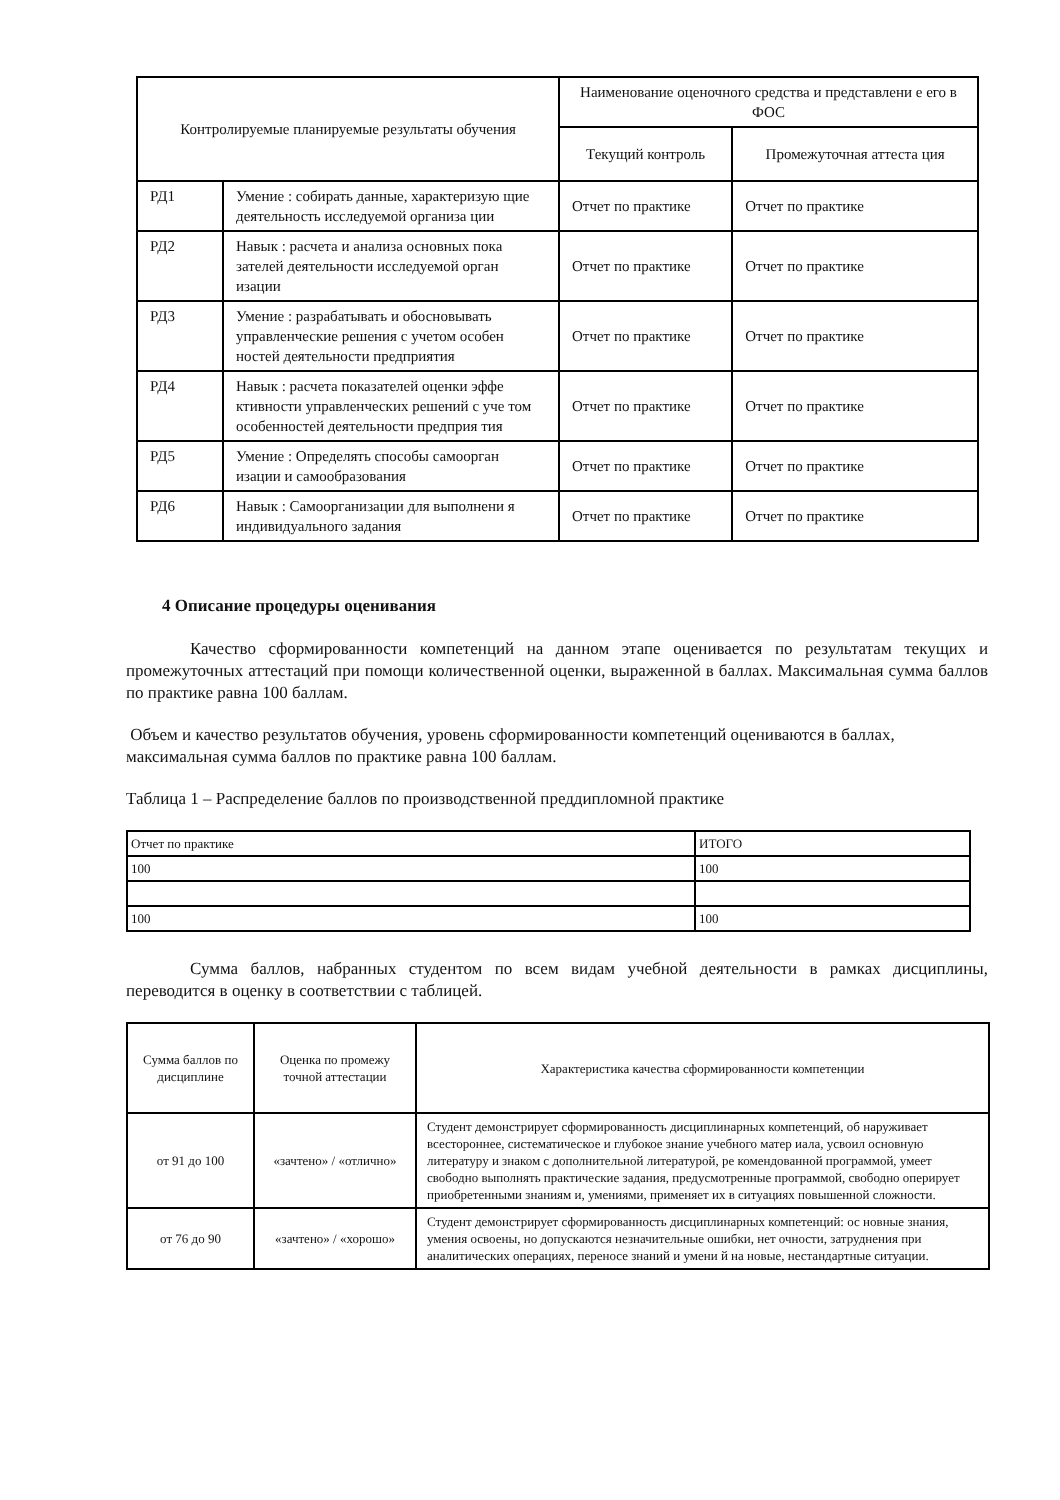| Контролируемые планируемые результаты обучения | | Наименование оценочного средства и представлени е его в ФОС | |
| --- | --- | --- | --- |
| | | Текущий контроль | Промежуточная аттеста ция |
| РД1 | Умение : собирать данные, характеризую щие деятельность исследуемой организа ции | Отчет по практике | Отчет по практике |
| РД2 | Навык : расчета и анализа основных пока зателей деятельности исследуемой орган изации | Отчет по практике | Отчет по практике |
| РД3 | Умение : разрабатывать и обосновывать управленческие решения с учетом особен ностей деятельности предприятия | Отчет по практике | Отчет по практике |
| РД4 | Навык : расчета показателей оценки эффе ктивности управленческих решений с уче том особенностей деятельности предприя тия | Отчет по практике | Отчет по практике |
| РД5 | Умение : Определять способы самоорган изации и самообразования | Отчет по практике | Отчет по практике |
| РД6 | Навык : Самоорганизации для выполнени я индивидуального задания | Отчет по практике | Отчет по практике |
4 Описание процедуры оценивания
Качество сформированности компетенций на данном этапе оценивается по результатам текущих и промежуточных аттестаций при помощи количественной оценки, выраженной в баллах. Максимальная сумма баллов по практике равна 100 баллам.
Объем и качество результатов обучения, уровень сформированности компетенций оцениваются в баллах, максимальная сумма баллов по практике равна 100 баллам.
Таблица 1 – Распределение баллов по производственной преддипломной практике
| Отчет по практике | ИТОГО |
| 100 | 100 |
| 100 | 100 |
Сумма баллов, набранных студентом по всем видам учебной деятельности в рамках дисциплины, переводится в оценку в соответствии с таблицей.
| Сумма баллов по дисциплине | Оценка по промежу точной аттестации | Характеристика качества сформированности компетенции |
| --- | --- | --- |
| от 91 до 100 | «зачтено» / «отлично» | Студент демонстрирует сформированность дисциплинарных компетенций, об наруживает всестороннее, систематическое и глубокое знание учебного матер иала, усвоил основную литературу и знаком с дополнительной литературой, ре комендованной программой, умеет свободно выполнять практические задания, предусмотренные программой, свободно оперирует приобретенными знаниям и, умениями, применяет их в ситуациях повышенной сложности. |
| от 76 до 90 | «зачтено» / «хорошо» | Студент демонстрирует сформированность дисциплинарных компетенций: ос новные знания, умения освоены, но допускаются незначительные ошибки, нет очности, затруднения при аналитических операциях, переносе знаний и умени й на новые, нестандартные ситуации. |